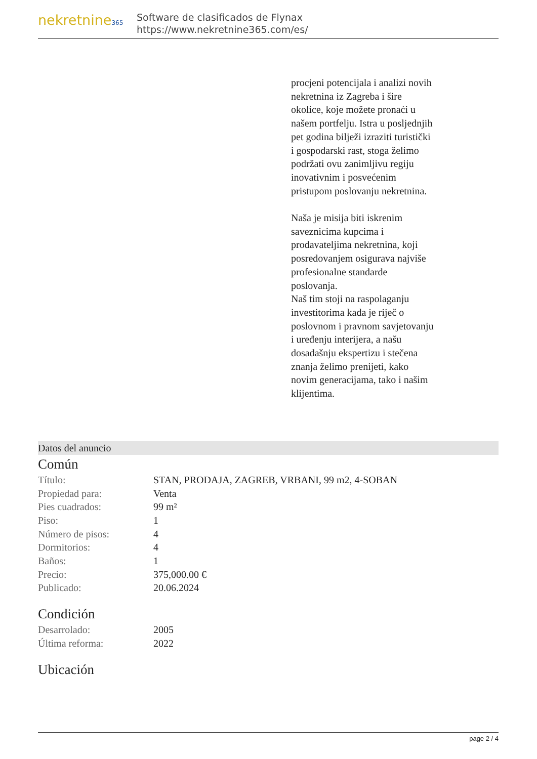nekretnine365
Software de clasificados de Flynax
https://www.nekretnine365.com/es/
procjeni potencijala i analizi novih nekretnina iz Zagreba i šire okolice, koje možete pronaći u našem portfelju. Istra u posljednjih pet godina bilježi izraziti turistički i gospodarski rast, stoga želimo podržati ovu zanimljivu regiju inovativnim i posvećenim pristupom poslovanju nekretnina.
Naša je misija biti iskrenim saveznicima kupcima i prodavateljima nekretnina, koji posredovanjem osigurava najviše profesionalne standarde poslovanja.
Naš tim stoji na raspolaganju investitorima kada je riječ o poslovnom i pravnom savjetovanju i uređenju interijera, a našu dosadašnju ekspertizu i stečena znanja želimo prenijeti, kako novim generacijama, tako i našim klijentima.
Datos del anuncio
Común
| Título: | STAN, PRODAJA, ZAGREB, VRBANI, 99 m2, 4-SOBAN |
| Propiedad para: | Venta |
| Pies cuadrados: | 99 m² |
| Piso: | 1 |
| Número de pisos: | 4 |
| Dormitorios: | 4 |
| Baños: | 1 |
| Precio: | 375,000.00 € |
| Publicado: | 20.06.2024 |
Condición
| Desarrolado: | 2005 |
| Última reforma: | 2022 |
Ubicación
page 2 / 4